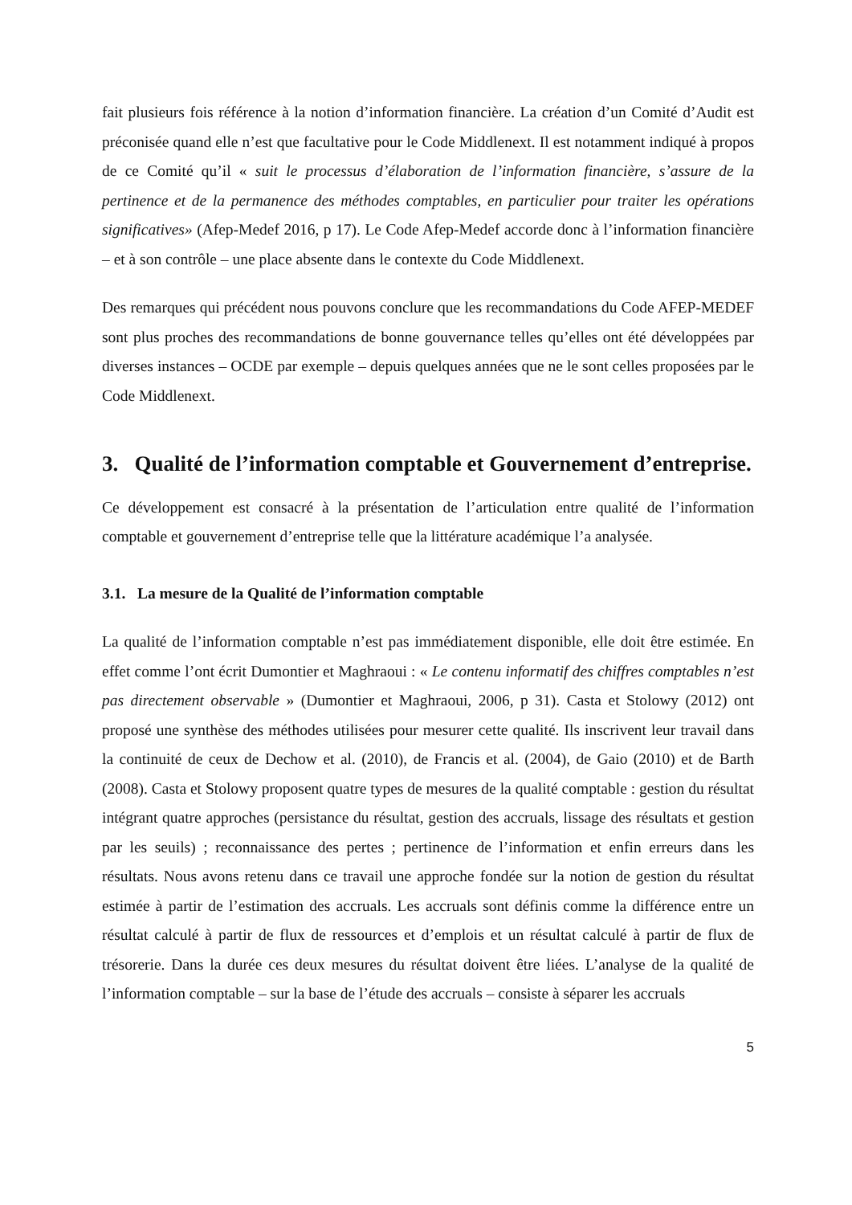fait plusieurs fois référence à la notion d’information financière. La création d’un Comité d’Audit est préconisée quand elle n’est que facultative pour le Code Middlenext. Il est notamment indiqué à propos de ce Comité qu’il « suit le processus d’élaboration de l’information financière, s’assure de la pertinence et de la permanence des méthodes comptables, en particulier pour traiter les opérations significatives» (Afep-Medef 2016, p 17). Le Code Afep-Medef accorde donc à l’information financière – et à son contrôle – une place absente dans le contexte du Code Middlenext.
Des remarques qui précédent nous pouvons conclure que les recommandations du Code AFEP-MEDEF sont plus proches des recommandations de bonne gouvernance telles qu’elles ont été développées par diverses instances – OCDE par exemple – depuis quelques années que ne le sont celles proposées par le Code Middlenext.
3. Qualité de l’information comptable et Gouvernement d’entreprise.
Ce développement est consacré à la présentation de l’articulation entre qualité de l’information comptable et gouvernement d’entreprise telle que la littérature académique l’a analysée.
3.1. La mesure de la Qualité de l’information comptable
La qualité de l’information comptable n’est pas immédiatement disponible, elle doit être estimée. En effet comme l’ont écrit Dumontier et Maghraoui : « Le contenu informatif des chiffres comptables n’est pas directement observable » (Dumontier et Maghraoui, 2006, p 31). Casta et Stolowy (2012) ont proposé une synthèse des méthodes utilisées pour mesurer cette qualité. Ils inscrivent leur travail dans la continuité de ceux de Dechow et al. (2010), de Francis et al. (2004), de Gaio (2010) et de Barth (2008). Casta et Stolowy proposent quatre types de mesures de la qualité comptable : gestion du résultat intégrant quatre approches (persistance du résultat, gestion des accruals, lissage des résultats et gestion par les seuils) ; reconnaissance des pertes ; pertinence de l’information et enfin erreurs dans les résultats. Nous avons retenu dans ce travail une approche fondée sur la notion de gestion du résultat estimée à partir de l’estimation des accruals. Les accruals sont définis comme la différence entre un résultat calculé à partir de flux de ressources et d’emplois et un résultat calculé à partir de flux de trésorerie. Dans la durée ces deux mesures du résultat doivent être liées. L’analyse de la qualité de l’information comptable – sur la base de l’étude des accruals – consiste à séparer les accruals
5